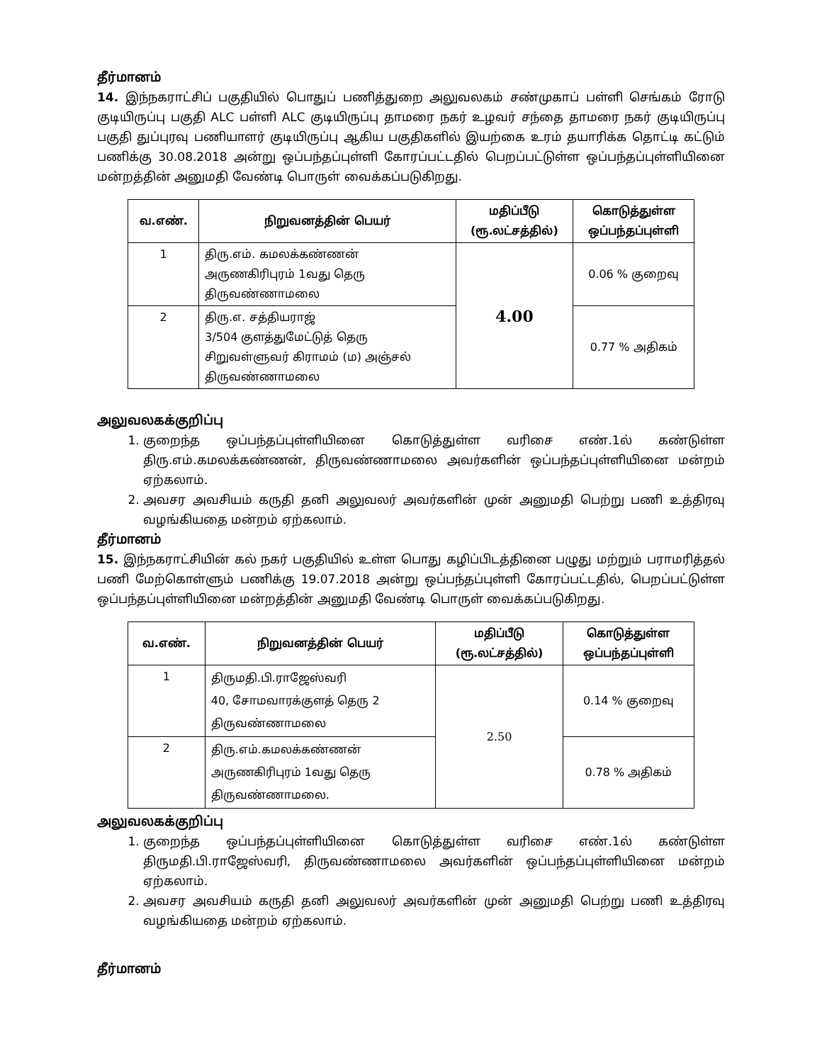தீர்மானம்
14. இந்நகராட்சிப் பகுதியில் பொதுப் பணித்துறை அலுவலகம் சண்முகாப் பள்ளி செங்கம் ரோடு குடியிருப்பு பகுதி ALC பள்ளி ALC குடியிருப்பு தாமரை நகர் உழவர் சந்தை தாமரை நகர் குடியிருப்பு பகுதி துப்புரவு பணியாளர் குடியிருப்பு ஆகிய பகுதிகளில் இயற்கை உரம் தயாரிக்க தொட்டி கட்டும் பணிக்கு 30.08.2018 அன்று ஒப்பந்தப்புள்ளி கோரப்பட்டதில் பெறப்பட்டுள்ள ஒப்பந்தப்புள்ளியினை மன்றத்தின் அனுமதி வேண்டி பொருள் வைக்கப்படுகிறது.
| வ.எண். | நிறுவனத்தின் பெயர் | மதிப்பீடு (ரூ.லட்சத்தில்) | கொடுத்துள்ள ஒப்பந்தப்புள்ளி |
| --- | --- | --- | --- |
| 1 | திரு.எம். கமலக்கண்ணன் அருணகிரிபுரம் 1வது தெரு திருவண்ணாமலை | 4.00 | 0.06 % குறைவு |
| 2 | திரு.எ. சத்தியராஜ் 3/504 குளத்துமேட்டுத் தெரு சிறுவள்ளுவர் கிராமம் (ம) அஞ்சல் திருவண்ணாமலை | | 0.77 % அதிகம் |
அலுவலகக்குறிப்பு
1. குறைந்த ஒப்பந்தப்புள்ளியினை கொடுத்துள்ள வரிசை எண்.1ல் கண்டுள்ள திரு.எம்.கமலக்கண்ணன், திருவண்ணாமலை அவர்களின் ஒப்பந்தப்புள்ளியினை மன்றம் ஏற்கலாம்.
2. அவசர அவசியம் கருதி தனி அலுவலர் அவர்களின் முன் அனுமதி பெற்று பணி உத்திரவு வழங்கியதை மன்றம் ஏற்கலாம்.
தீர்மானம்
15. இந்நகராட்சியின் கல் நகர் பகுதியில் உள்ள பொது கழிப்பிடத்தினை பழுது மற்றும் பராமரித்தல் பணி மேற்கொள்ளும் பணிக்கு 19.07.2018 அன்று ஒப்பந்தப்புள்ளி கோரப்பட்டதில், பெறப்பட்டுள்ள ஒப்பந்தப்புள்ளியினை மன்றத்தின் அனுமதி வேண்டி பொருள் வைக்கப்படுகிறது.
| வ.எண். | நிறுவனத்தின் பெயர் | மதிப்பீடு (ரூ.லட்சத்தில்) | கொடுத்துள்ள ஒப்பந்தப்புள்ளி |
| --- | --- | --- | --- |
| 1 | திருமதி.பி.ராஜேஸ்வரி 40, சோமவாரக்குளத் தெரு 2 திருவண்ணாமலை | 2.50 | 0.14 % குறைவு |
| 2 | திரு.எம்.கமலக்கண்ணன் அருணகிரிபுரம் 1வது தெரு திருவண்ணாமலை. | | 0.78 % அதிகம் |
அலுவலகக்குறிப்பு
1. குறைந்த ஒப்பந்தப்புள்ளியினை கொடுத்துள்ள வரிசை எண்.1ல் கண்டுள்ள திருமதி.பி.ராஜேஸ்வரி, திருவண்ணாமலை அவர்களின் ஒப்பந்தப்புள்ளியினை மன்றம் ஏற்கலாம்.
2. அவசர அவசியம் கருதி தனி அலுவலர் அவர்களின் முன் அனுமதி பெற்று பணி உத்திரவு வழங்கியதை மன்றம் ஏற்கலாம்.
தீர்மானம்